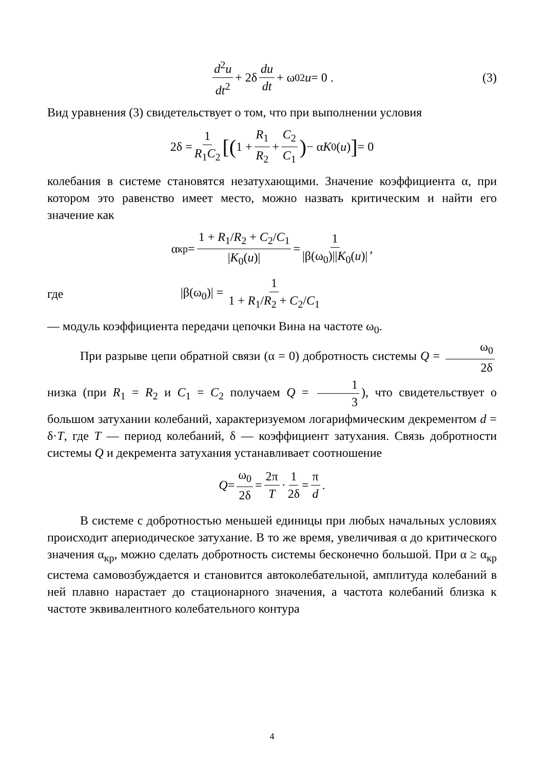d<sup>2</sup>u dt<sup>2</sup> + 2δ du dt + ω<sub>0</sub><sup>2</sup> u = 0 . (3)
Вид уравнения (3) свидетельствует о том, что при выполнении условия
2δ = 1 R<sub>1</sub>C<sub>2</sub> [(1 + R<sub>1</sub> R<sub>2</sub> + C<sub>2</sub> C<sub>1</sub>) − α K<sub>0</sub>(u)] = 0
колебания в системе становятся незатухающими. Значение коэффициента α, при котором это равенство имеет место, можно назвать критическим и найти его значение как
α<sub>кр</sub> = 1 + R<sub>1</sub>/R<sub>2</sub> + C<sub>2</sub>/C<sub>1</sub> |K<sub>0</sub>(u)| = 1 |β(ω<sub>0</sub>)||K<sub>0</sub>(u)|,
где |β(ω<sub>0</sub>)| = 1 1 + R<sub>1</sub>/R<sub>2</sub> + C<sub>2</sub>/C<sub>1</sub>
— модуль коэффициента передачи цепочки Вина на частоте ω<sub>0</sub>.
При разрыве цепи обратной связи (α = 0) добротность системы Q = ω<sub>0</sub> 2δ низка (при R<sub>1</sub> = R<sub>2</sub> и C<sub>1</sub> = C<sub>2</sub> получаем Q = 1 3), что свидетельствует о большом затухании колебаний, характеризуемом логарифмическим декрементом d = δ·T, где T — период колебаний, δ — коэффициент затухания. Связь добротности системы Q и декремента затухания устанавливает соотношение
Q = ω<sub>0</sub> 2δ = 2π T · 1 2δ = π d.
В системе с добротностью меньшей единицы при любых начальных условиях происходит апериодическое затухание. В то же время, увеличивая α до критического значения α<sub>кр</sub>, можно сделать добротность системы бесконечно большой. При α ≥ α<sub>кр</sub> система самовозбуждается и становится автоколебательной, амплитуда колебаний в ней плавно нарастает до стационарного значения, а частота колебаний близка к частоте эквивалентного колебательного контура
4